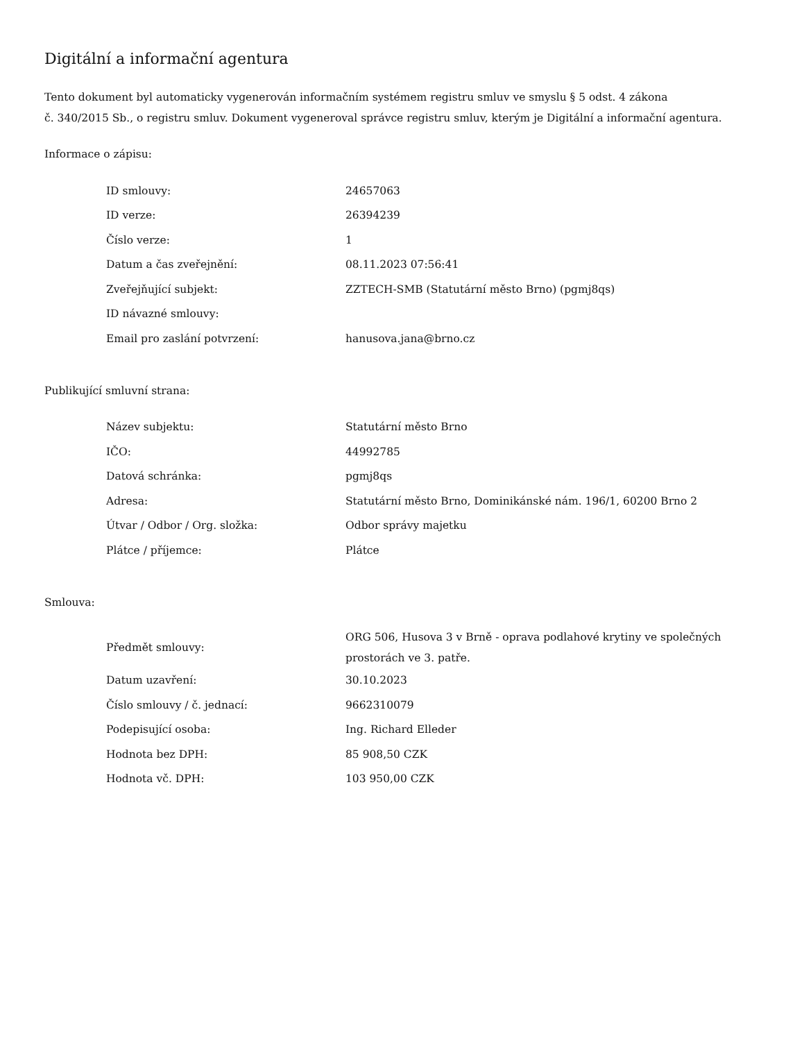Digitální a informační agentura
Tento dokument byl automaticky vygenerován informačním systémem registru smluv ve smyslu § 5 odst. 4 zákona
č. 340/2015 Sb., o registru smluv. Dokument vygeneroval správce registru smluv, kterým je Digitální a informační agentura.
Informace o zápisu:
| ID smlouvy: | 24657063 |
| ID verze: | 26394239 |
| Číslo verze: | 1 |
| Datum a čas zveřejnění: | 08.11.2023 07:56:41 |
| Zveřejňující subjekt: | ZZTECH-SMB (Statutární město Brno) (pgmj8qs) |
| ID návazné smlouvy: | |
| Email pro zaslání potvrzení: | hanusova.jana@brno.cz |
Publikující smluvní strana:
| Název subjektu: | Statutární město Brno |
| IČO: | 44992785 |
| Datová schránka: | pgmj8qs |
| Adresa: | Statutární město Brno, Dominikánské nám. 196/1, 60200 Brno 2 |
| Útvar / Odbor / Org. složka: | Odbor správy majetku |
| Plátce / příjemce: | Plátce |
Smlouva:
| Předmět smlouvy: | ORG 506, Husova 3 v Brně - oprava podlahové krytiny ve společných prostorách ve 3. patře. |
| Datum uzavření: | 30.10.2023 |
| Číslo smlouvy / č. jednací: | 9662310079 |
| Podepisující osoba: | Ing. Richard Elleder |
| Hodnota bez DPH: | 85 908,50 CZK |
| Hodnota vč. DPH: | 103 950,00 CZK |